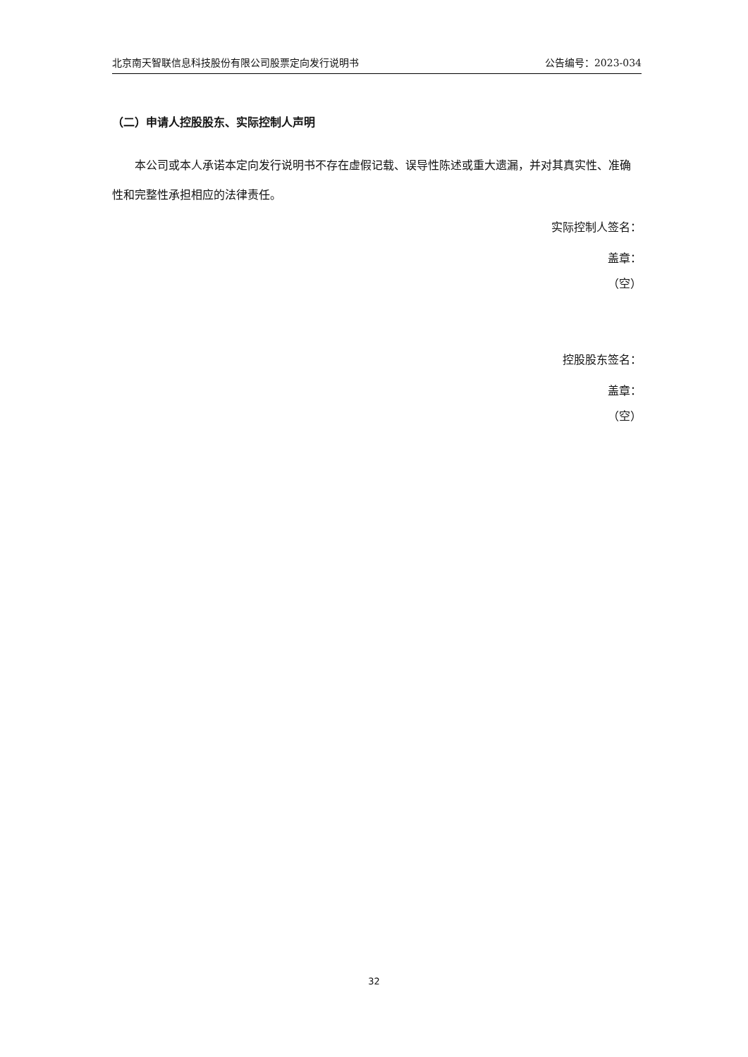北京南天智联信息科技股份有限公司股票定向发行说明书 公告编号：2023-034
（二）申请人控股股东、实际控制人声明
本公司或本人承诺本定向发行说明书不存在虚假记载、误导性陈述或重大遗漏，并对其真实性、准确性和完整性承担相应的法律责任。
实际控制人签名：
盖章：
（空）
控股股东签名：
盖章：
（空）
32